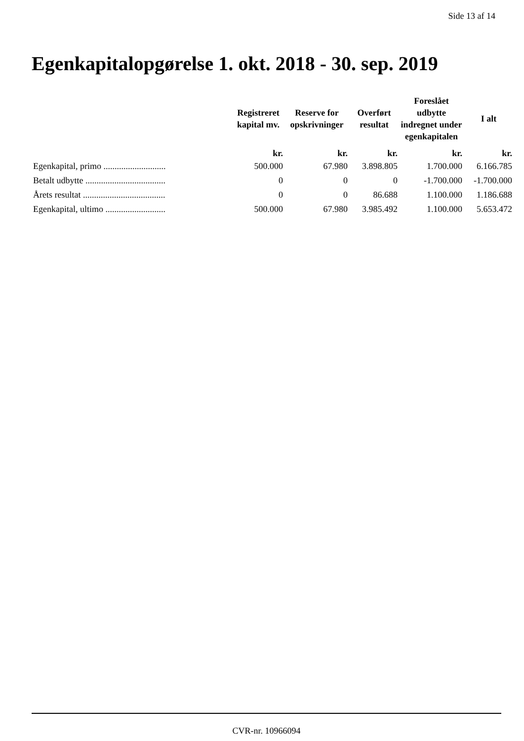Side 13 af 14
Egenkapitalopgørelse 1. okt. 2018 - 30. sep. 2019
| | Registreret kapital mv. | Reserve for opskrivninger | Overført resultat | Foreslået udbytte indregnet under egenkapitalen | I alt |
| --- | --- | --- | --- | --- | --- |
| | kr. | kr. | kr. | kr. | kr. |
| Egenkapital, primo ............................ | 500.000 | 67.980 | 3.898.805 | 1.700.000 | 6.166.785 |
| Betalt udbytte .................................... | 0 | 0 | 0 | -1.700.000 | -1.700.000 |
| Årets resultat ..................................... | 0 | 0 | 86.688 | 1.100.000 | 1.186.688 |
| Egenkapital, ultimo ........................... | 500.000 | 67.980 | 3.985.492 | 1.100.000 | 5.653.472 |
CVR-nr. 10966094